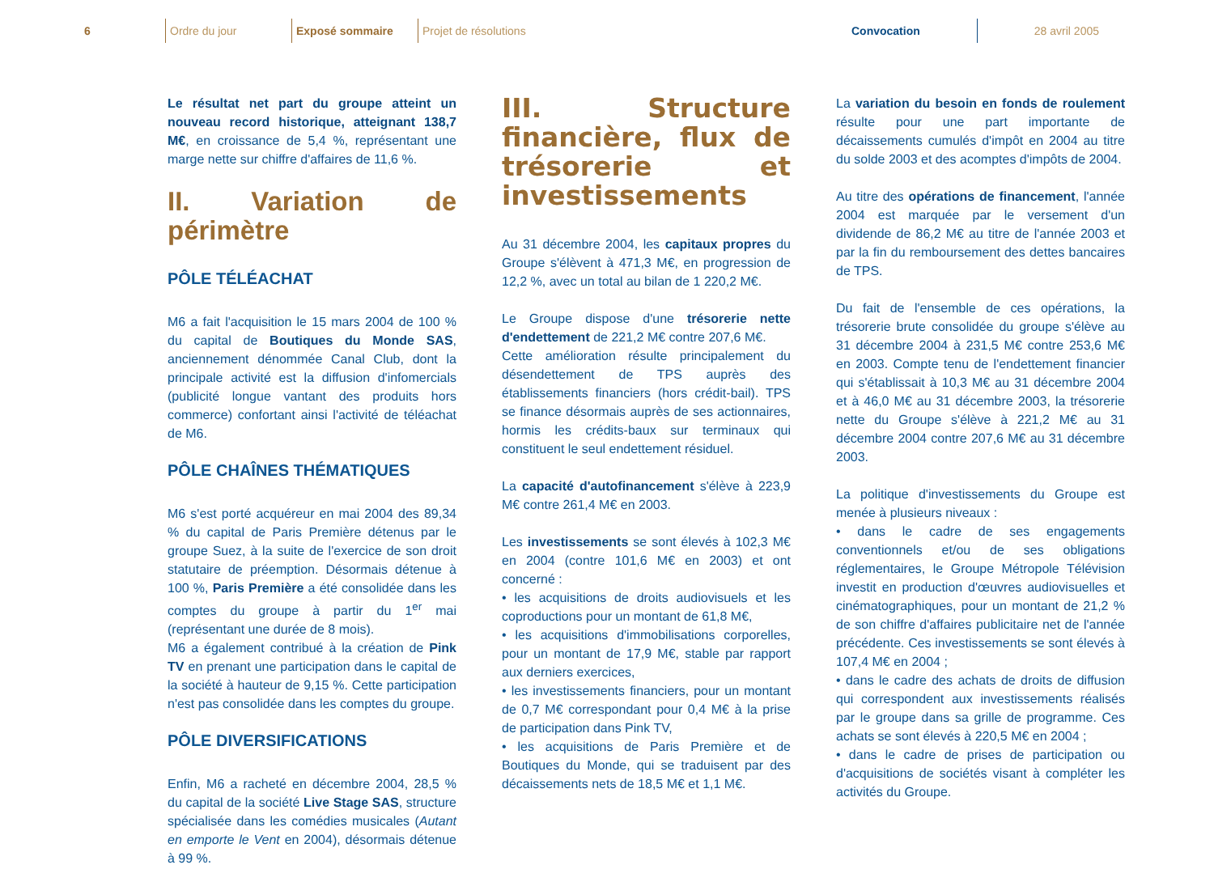6 Ordre du jour Exposé sommaire
Projet de résolutions
Convocation 28 avril 2005
Le résultat net part du groupe atteint un nouveau record historique, atteignant 138,7 M€, en croissance de 5,4 %, représentant une marge nette sur chiffre d'affaires de 11,6 %.
II. Variation de périmètre
PÔLE TÉLÉACHAT
M6 a fait l'acquisition le 15 mars 2004 de 100 % du capital de Boutiques du Monde SAS, anciennement dénommée Canal Club, dont la principale activité est la diffusion d'infomercials (publicité longue vantant des produits hors commerce) confortant ainsi l'activité de téléachat de M6.
PÔLE CHAÎNES THÉMATIQUES
M6 s'est porté acquéreur en mai 2004 des 89,34 % du capital de Paris Première détenus par le groupe Suez, à la suite de l'exercice de son droit statutaire de préemption. Désormais détenue à 100 %, Paris Première a été consolidée dans les comptes du groupe à partir du 1<sup>er</sup> mai (représentant une durée de 8 mois).
M6 a également contribué à la création de Pink TV en prenant une participation dans le capital de la société à hauteur de 9,15 %. Cette participation n'est pas consolidée dans les comptes du groupe.
PÔLE DIVERSIFICATIONS
Enfin, M6 a racheté en décembre 2004, 28,5 % du capital de la société Live Stage SAS, structure spécialisée dans les comédies musicales (Autant en emporte le Vent en 2004), désormais détenue à 99 %.
III. Structure financière, flux de trésorerie et investissements
Au 31 décembre 2004, les capitaux propres du Groupe s'élèvent à 471,3 M€, en progression de 12,2 %, avec un total au bilan de 1 220,2 M€.
Le Groupe dispose d'une trésorerie nette d'endettement de 221,2 M€ contre 207,6 M€.
Cette amélioration résulte principalement du désendettement de TPS auprès des établissements financiers (hors crédit-bail). TPS se finance désormais auprès de ses actionnaires, hormis les crédits-baux sur terminaux qui constituent le seul endettement résiduel.
La capacité d'autofinancement s'élève à 223,9 M€ contre 261,4 M€ en 2003.
Les investissements se sont élevés à 102,3 M€ en 2004 (contre 101,6 M€ en 2003) et ont concerné :
• les acquisitions de droits audiovisuels et les coproductions pour un montant de 61,8 M€,
• les acquisitions d'immobilisations corporelles, pour un montant de 17,9 M€, stable par rapport aux derniers exercices,
• les investissements financiers, pour un montant de 0,7 M€ correspondant pour 0,4 M€ à la prise de participation dans Pink TV,
• les acquisitions de Paris Première et de Boutiques du Monde, qui se traduisent par des décaissements nets de 18,5 M€ et 1,1 M€.
La variation du besoin en fonds de roulement résulte pour une part importante de décaissements cumulés d'impôt en 2004 au titre du solde 2003 et des acomptes d'impôts de 2004.
Au titre des opérations de financement, l'année 2004 est marquée par le versement d'un dividende de 86,2 M€ au titre de l'année 2003 et par la fin du remboursement des dettes bancaires de TPS.
Du fait de l'ensemble de ces opérations, la trésorerie brute consolidée du groupe s'élève au 31 décembre 2004 à 231,5 M€ contre 253,6 M€ en 2003. Compte tenu de l'endettement financier qui s'établissait à 10,3 M€ au 31 décembre 2004 et à 46,0 M€ au 31 décembre 2003, la trésorerie nette du Groupe s'élève à 221,2 M€ au 31 décembre 2004 contre 207,6 M€ au 31 décembre 2003.
La politique d'investissements du Groupe est menée à plusieurs niveaux :
• dans le cadre de ses engagements conventionnels et/ou de ses obligations réglementaires, le Groupe Métropole Télévision investit en production d'œuvres audiovisuelles et cinématographiques, pour un montant de 21,2 % de son chiffre d'affaires publicitaire net de l'année précédente. Ces investissements se sont élevés à 107,4 M€ en 2004 ;
• dans le cadre des achats de droits de diffusion qui correspondent aux investissements réalisés par le groupe dans sa grille de programme. Ces achats se sont élevés à 220,5 M€ en 2004 ;
• dans le cadre de prises de participation ou d'acquisitions de sociétés visant à compléter les activités du Groupe.